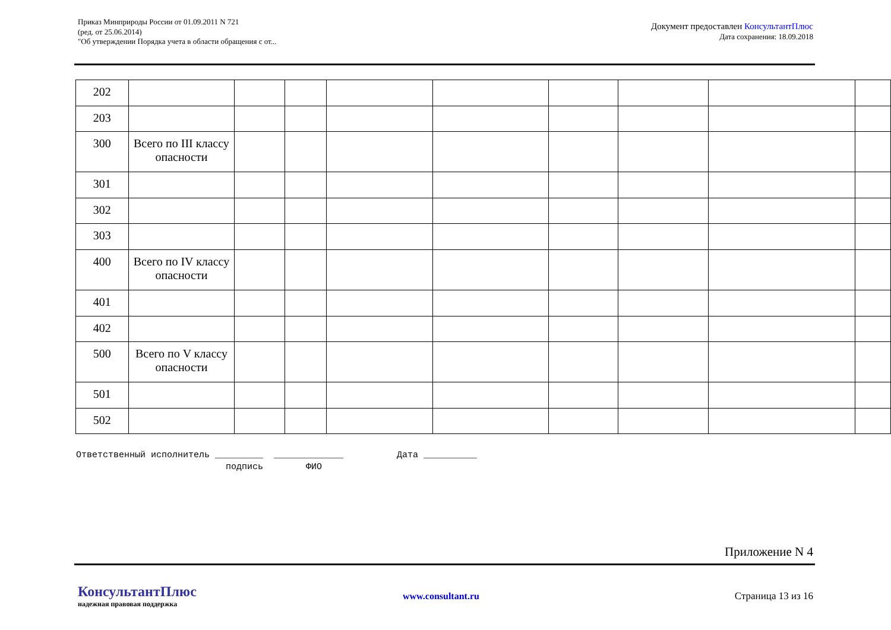Приказ Минприроды России от 01.09.2011 N 721
(ред. от 25.06.2014)
"Об утверждении Порядка учета в области обращения с от...
Документ предоставлен КонсультантПлюс
Дата сохранения: 18.09.2018
| 202 | | | | | | | | | |
| 203 | | | | | | | | | |
| 300 | Всего по III классу опасности | | | | | | | | |
| 301 | | | | | | | | | |
| 302 | | | | | | | | | |
| 303 | | | | | | | | | |
| 400 | Всего по IV классу опасности | | | | | | | | |
| 401 | | | | | | | | | |
| 402 | | | | | | | | | |
| 500 | Всего по V классу опасности | | | | | | | | |
| 501 | | | | | | | | | |
| 502 | | | | | | | | | |
Ответственный исполнитель _________ _____________ Дата __________ подпись ФИО
Приложение N 4
КонсультантПлюс
надежная правовая поддержка
www.consultant.ru Страница 13 из 16